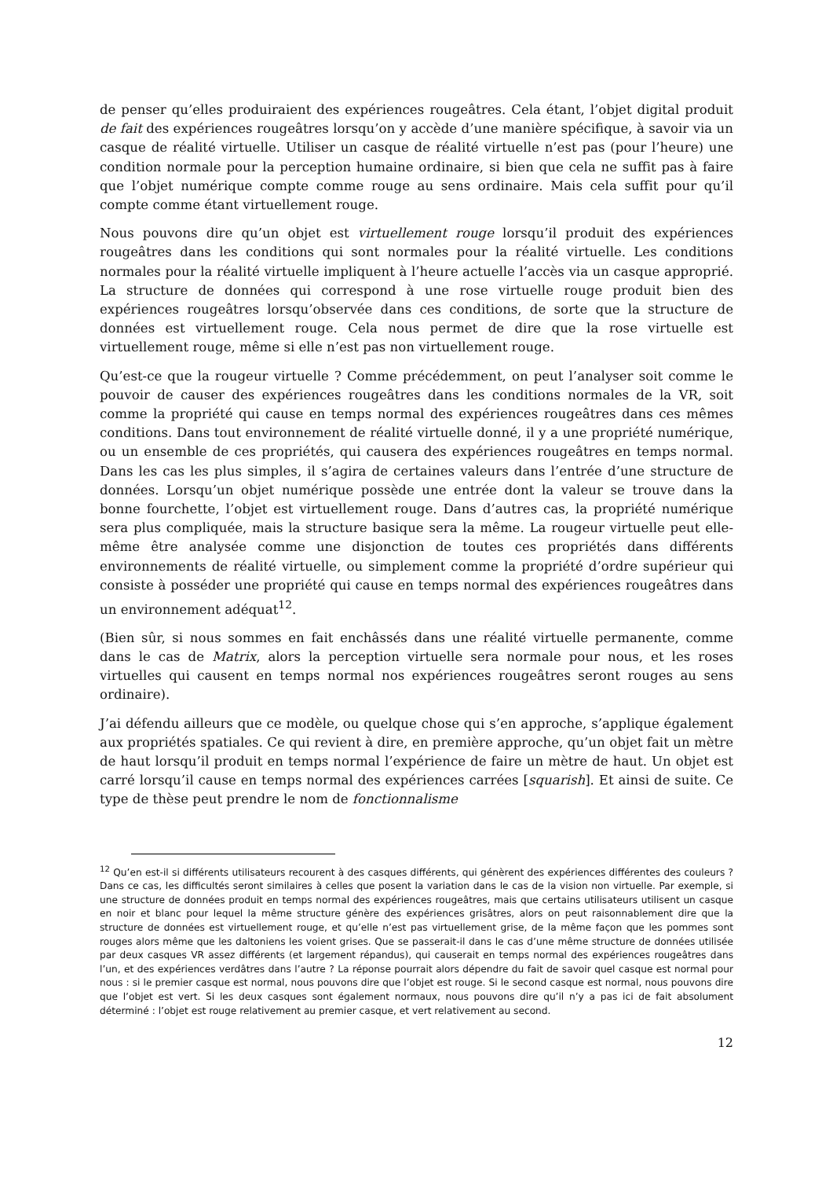de penser qu’elles produiraient des expériences rougeâtres. Cela étant, l’objet digital produit de fait des expériences rougeâtres lorsqu’on y accède d’une manière spécifique, à savoir via un casque de réalité virtuelle. Utiliser un casque de réalité virtuelle n’est pas (pour l’heure) une condition normale pour la perception humaine ordinaire, si bien que cela ne suffit pas à faire que l’objet numérique compte comme rouge au sens ordinaire. Mais cela suffit pour qu’il compte comme étant virtuellement rouge.
Nous pouvons dire qu’un objet est virtuellement rouge lorsqu’il produit des expériences rougeâtres dans les conditions qui sont normales pour la réalité virtuelle. Les conditions normales pour la réalité virtuelle impliquent à l’heure actuelle l’accès via un casque approprié. La structure de données qui correspond à une rose virtuelle rouge produit bien des expériences rougeâtres lorsqu’observée dans ces conditions, de sorte que la structure de données est virtuellement rouge. Cela nous permet de dire que la rose virtuelle est virtuellement rouge, même si elle n’est pas non virtuellement rouge.
Qu’est-ce que la rougeur virtuelle ? Comme précédemment, on peut l’analyser soit comme le pouvoir de causer des expériences rougeâtres dans les conditions normales de la VR, soit comme la propriété qui cause en temps normal des expériences rougeâtres dans ces mêmes conditions. Dans tout environnement de réalité virtuelle donné, il y a une propriété numérique, ou un ensemble de ces propriétés, qui causera des expériences rougeâtres en temps normal. Dans les cas les plus simples, il s’agira de certaines valeurs dans l’entrée d’une structure de données. Lorsqu’un objet numérique possède une entrée dont la valeur se trouve dans la bonne fourchette, l’objet est virtuellement rouge. Dans d’autres cas, la propriété numérique sera plus compliquée, mais la structure basique sera la même. La rougeur virtuelle peut elle-même être analysée comme une disjonction de toutes ces propriétés dans différents environnements de réalité virtuelle, ou simplement comme la propriété d’ordre supérieur qui consiste à posséder une propriété qui cause en temps normal des expériences rougeâtres dans un environnement adéquat<sup>12</sup>.
(Bien sûr, si nous sommes en fait enchâssés dans une réalité virtuelle permanente, comme dans le cas de Matrix, alors la perception virtuelle sera normale pour nous, et les roses virtuelles qui causent en temps normal nos expériences rougeâtres seront rouges au sens ordinaire).
J’ai défendu ailleurs que ce modèle, ou quelque chose qui s’en approche, s’applique également aux propriétés spatiales. Ce qui revient à dire, en première approche, qu’un objet fait un mètre de haut lorsqu’il produit en temps normal l’expérience de faire un mètre de haut. Un objet est carré lorsqu’il cause en temps normal des expériences carrées [squarish]. Et ainsi de suite. Ce type de thèse peut prendre le nom de fonctionnalisme
<sup>12</sup> Qu’en est-il si différents utilisateurs recourent à des casques différents, qui génèrent des expériences différentes des couleurs ? Dans ce cas, les difficultés seront similaires à celles que posent la variation dans le cas de la vision non virtuelle. Par exemple, si une structure de données produit en temps normal des expériences rougeâtres, mais que certains utilisateurs utilisent un casque en noir et blanc pour lequel la même structure génère des expériences grisâtres, alors on peut raisonnablement dire que la structure de données est virtuellement rouge, et qu’elle n’est pas virtuellement grise, de la même façon que les pommes sont rouges alors même que les daltoniens les voient grises. Que se passerait-il dans le cas d’une même structure de données utilisée par deux casques VR assez différents (et largement répandus), qui causerait en temps normal des expériences rougeâtres dans l’un, et des expériences verdâtres dans l’autre ? La réponse pourrait alors dépendre du fait de savoir quel casque est normal pour nous : si le premier casque est normal, nous pouvons dire que l’objet est rouge. Si le second casque est normal, nous pouvons dire que l’objet est vert. Si les deux casques sont également normaux, nous pouvons dire qu’il n’y a pas ici de fait absolument déterminé : l’objet est rouge relativement au premier casque, et vert relativement au second.
12